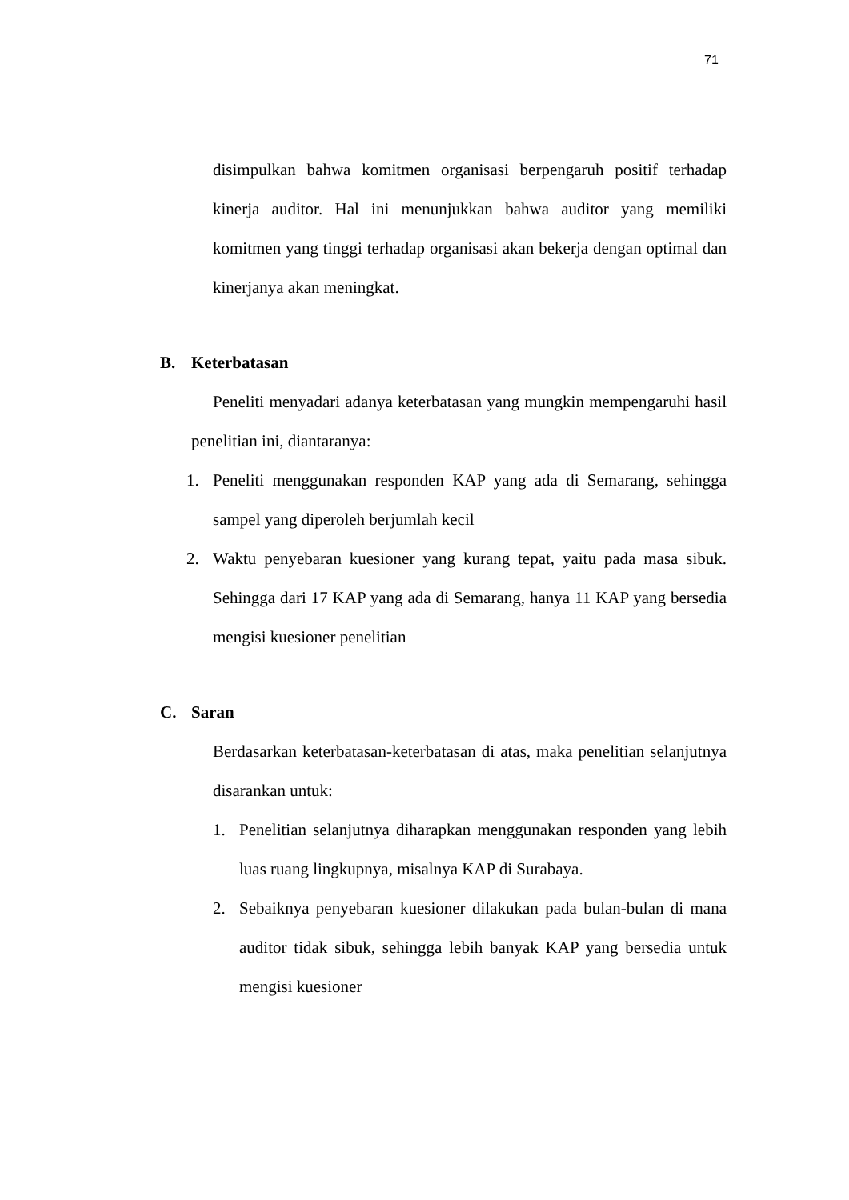71
disimpulkan bahwa komitmen organisasi berpengaruh positif terhadap kinerja auditor. Hal ini menunjukkan bahwa auditor yang memiliki komitmen yang tinggi terhadap organisasi akan bekerja dengan optimal dan kinerjanya akan meningkat.
B. Keterbatasan
Peneliti menyadari adanya keterbatasan yang mungkin mempengaruhi hasil penelitian ini, diantaranya:
1. Peneliti menggunakan responden KAP yang ada di Semarang, sehingga sampel yang diperoleh berjumlah kecil
2. Waktu penyebaran kuesioner yang kurang tepat, yaitu pada masa sibuk. Sehingga dari 17 KAP yang ada di Semarang, hanya 11 KAP yang bersedia mengisi kuesioner penelitian
C. Saran
Berdasarkan keterbatasan-keterbatasan di atas, maka penelitian selanjutnya disarankan untuk:
1. Penelitian selanjutnya diharapkan menggunakan responden yang lebih luas ruang lingkupnya, misalnya KAP di Surabaya.
2. Sebaiknya penyebaran kuesioner dilakukan pada bulan-bulan di mana auditor tidak sibuk, sehingga lebih banyak KAP yang bersedia untuk mengisi kuesioner